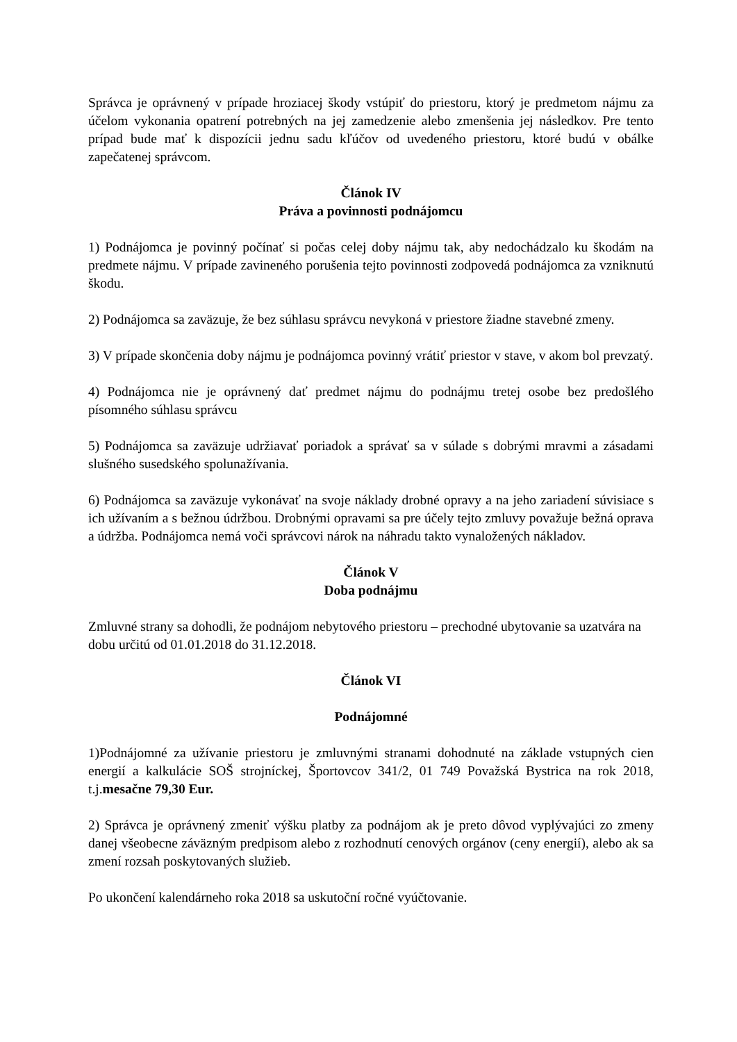Správca je oprávnený v prípade hroziacej škody vstúpiť do priestoru, ktorý je predmetom nájmu za účelom vykonania opatrení potrebných na jej zamedzenie alebo zmenšenia jej následkov. Pre tento prípad bude mať k dispozícii jednu sadu kľúčov od uvedeného priestoru, ktoré budú v obálke zapečatenej správcom.
Článok IV
Práva a povinnosti podnájomcu
1) Podnájomca je povinný počínať si počas celej doby nájmu tak, aby nedochádzalo ku škodám na predmete nájmu. V prípade zavineného porušenia tejto povinnosti zodpovedá podnájomca za vzniknutú škodu.
2) Podnájomca sa zaväzuje, že bez súhlasu správcu nevykoná v priestore žiadne stavebné zmeny.
3) V prípade skončenia doby nájmu je podnájomca povinný vrátiť priestor v stave, v akom bol prevzatý.
4) Podnájomca nie je oprávnený dať predmet nájmu do podnájmu tretej osobe bez predošlého písomného súhlasu správcu
5) Podnájomca sa zaväzuje udržiavať poriadok a správať sa v súlade s dobrými mravmi a zásadami slušného susedského spolunažívania.
6) Podnájomca sa zaväzuje vykonávať na svoje náklady drobné opravy a na jeho zariadení súvisiace s ich užívaním a s bežnou údržbou. Drobnými opravami sa pre účely tejto zmluvy považuje bežná oprava a údržba. Podnájomca nemá voči správcovi nárok na náhradu takto vynaložených nákladov.
Článok V
Doba podnájmu
Zmluvné strany sa dohodli, že podnájom nebytového priestoru – prechodné ubytovanie sa uzatvára na dobu určitú od 01.01.2018 do 31.12.2018.
Článok VI
Podnájomné
1)Podnájomné za užívanie priestoru je zmluvnými stranami dohodnuté na základe vstupných cien energií a kalkulácie SOŠ strojníckej, Športovcov 341/2, 01 749 Považská Bystrica na rok 2018, t.j.mesačne 79,30 Eur.
2) Správca je oprávnený zmeniť výšku platby za podnájom ak je preto dôvod vyplývajúci zo zmeny danej všeobecne záväzným predpisom alebo z rozhodnutí cenových orgánov (ceny energií), alebo ak sa zmení rozsah poskytovaných služieb.
Po ukončení kalendárneho roka 2018 sa uskutoční ročné vyúčtovanie.